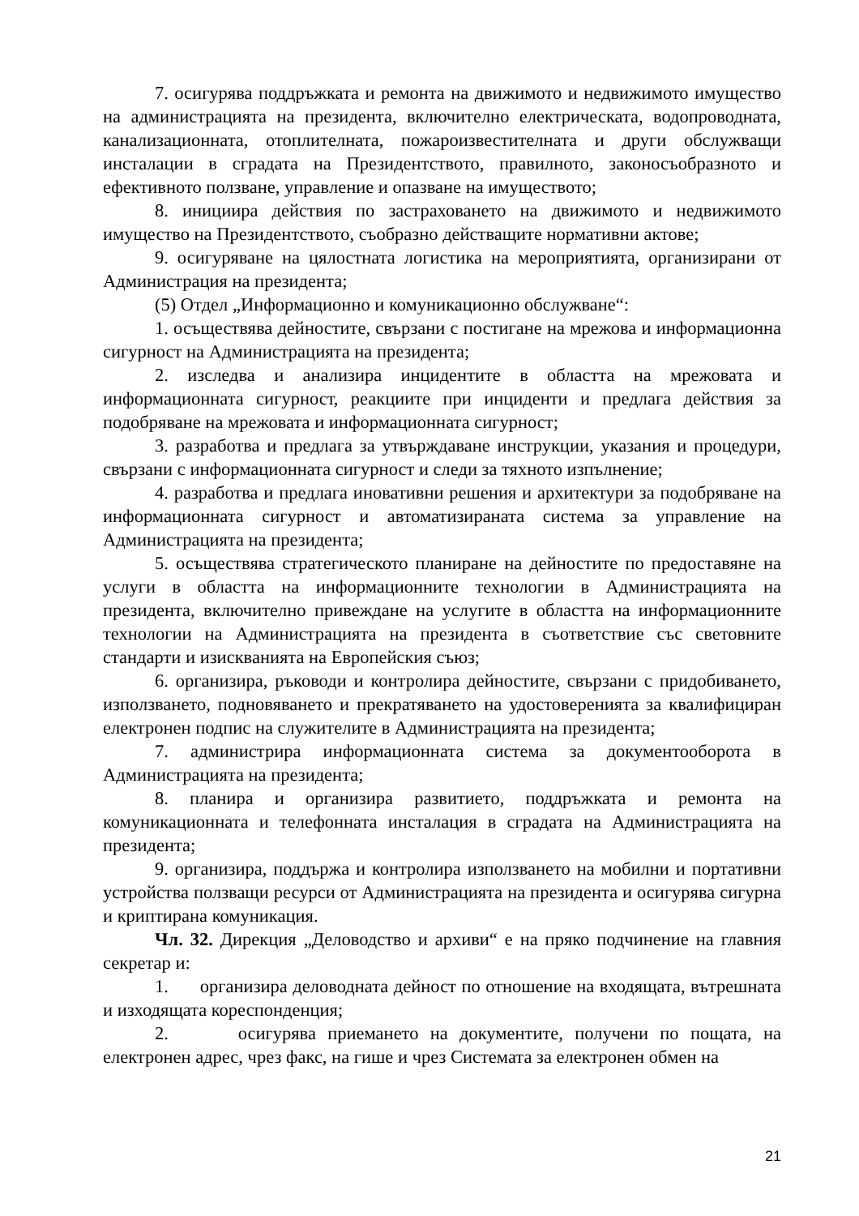7. осигурява поддръжката и ремонта на движимото и недвижимото имущество на администрацията на президента, включително електрическата, водопроводната, канализационната, отоплителната, пожароизвестителната и други обслужващи инсталации в сградата на Президентството, правилното, законосъобразното и ефективното ползване, управление и опазване на имуществото;
8. инициира действия по застраховането на движимото и недвижимото имущество на Президентството, съобразно действащите нормативни актове;
9. осигуряване на цялостната логистика на мероприятията, организирани от Администрация на президента;
(5) Отдел „Информационно и комуникационно обслужване“:
1. осъществява дейностите, свързани с постигане на мрежова и информационна сигурност на Администрацията на президента;
2. изследва и анализира инцидентите в областта на мрежовата и информационната сигурност, реакциите при инциденти и предлага действия за подобряване на мрежовата и информационната сигурност;
3. разработва и предлага за утвърждаване инструкции, указания и процедури, свързани с информационната сигурност и следи за тяхното изпълнение;
4. разработва и предлага иновативни решения и архитектури за подобряване на информационната сигурност и автоматизираната система за управление на Администрацията на президента;
5. осъществява стратегическото планиране на дейностите по предоставяне на услуги в областта на информационните технологии в Администрацията на президента, включително привеждане на услугите в областта на информационните технологии на Администрацията на президента в съответствие със световните стандарти и изискванията на Европейския съюз;
6. организира, ръководи и контролира дейностите, свързани с придобиването, използването, подновяването и прекратяването на удостоверенията за квалифициран електронен подпис на служителите в Администрацията на президента;
7. администрира информационната система за документооборота в Администрацията на президента;
8. планира и организира развитието, поддръжката и ремонта на комуникационната и телефонната инсталация в сградата на Администрацията на президента;
9. организира, поддържа и контролира използването на мобилни и портативни устройства ползващи ресурси от Администрацията на президента и осигурява сигурна и криптирана комуникация.
Чл. 32. Дирекция „Деловодство и архиви“ е на пряко подчинение на главния секретар и:
1. организира деловодната дейност по отношение на входящата, вътрешната и изходящата кореспонденция;
2. осигурява приемането на документите, получени по пощата, на електронен адрес, чрез факс, на гише и чрез Системата за електронен обмен на
21